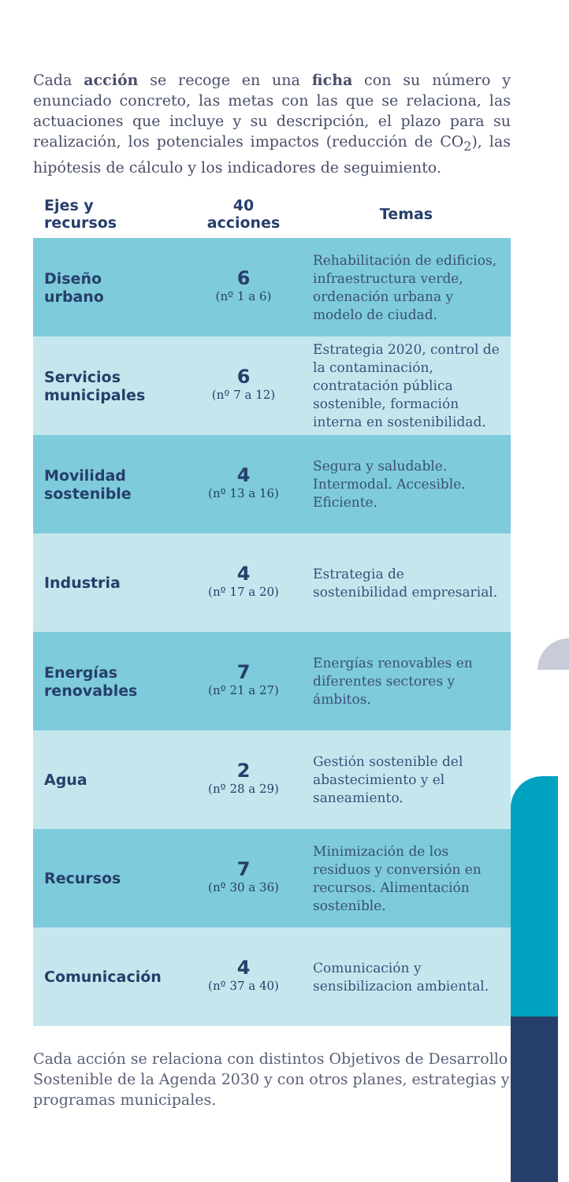Cada acción se recoge en una ficha con su número y enunciado concreto, las metas con las que se relaciona, las actuaciones que incluye y su descripción, el plazo para su realización, los potenciales impactos (reducción de CO<sub>2</sub>), las hipótesis de cálculo y los indicadores de seguimiento.
| Ejes y recursos | 40 acciones | Temas |
| --- | --- | --- |
| Diseño urbano | 6 (nº 1 a 6) | Rehabilitación de edificios, infraestructura verde, ordenación urbana y modelo de ciudad. |
| Servicios municipales | 6 (nº 7 a 12) | Estrategia 2020, control de la contaminación, contratación pública sostenible, formación interna en sostenibilidad. |
| Movilidad sostenible | 4 (nº 13 a 16) | Segura y saludable. Intermodal. Accesible. Eficiente. |
| Industria | 4 (nº 17 a 20) | Estrategia de sostenibilidad empresarial. |
| Energías renovables | 7 (nº 21 a 27) | Energías renovables en diferentes sectores y ámbitos. |
| Agua | 2 (nº 28 a 29) | Gestión sostenible del abastecimiento y el saneamiento. |
| Recursos | 7 (nº 30 a 36) | Minimización de los residuos y conversión en recursos. Alimentación sostenible. |
| Comunicación | 4 (nº 37 a 40) | Comunicación y sensibilizacion ambiental. |
Cada acción se relaciona con distintos Objetivos de Desarrollo Sostenible de la Agenda 2030 y con otros planes, estrategias y programas municipales.